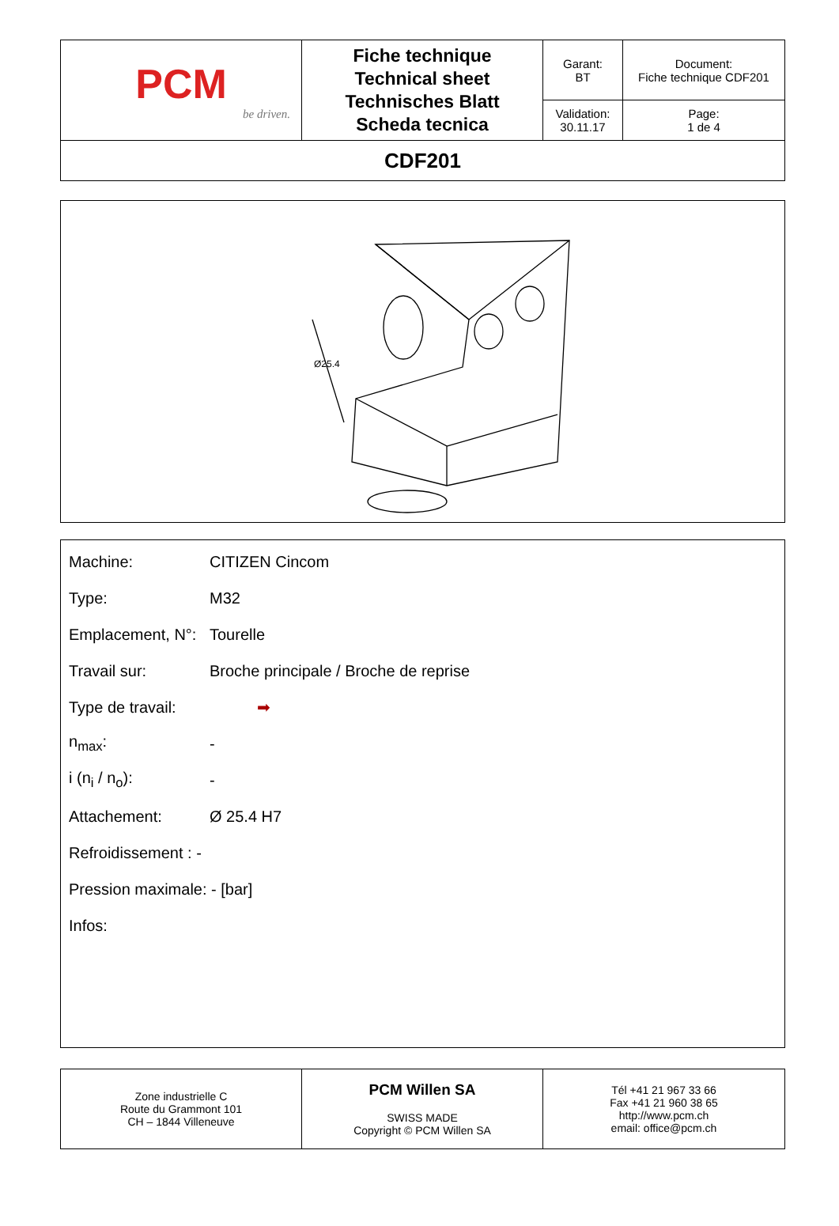| PCM be driven. | Fiche technique Technical sheet Technisches Blatt Scheda tecnica | Garant: BT | Document: Fiche technique CDF201 |
| | | Validation: 30.11.17 | Page: 1 de 4 |
| CDF201 | | | |
Ø25.4
Machine: CITIZEN Cincom
Type: M32
Emplacement, N°: Tourelle
Travail sur: Broche principale / Broche de reprise
Type de travail: ➡
n<sub>max</sub>: -
i (n<sub>i</sub> / n<sub>o</sub>): -
Attachement: Ø 25.4 H7
Refroidissement : -
Pression maximale: - [bar]
Infos:
| Zone industrielle C Route du Grammont 101 CH – 1844 Villeneuve | PCM Willen SA SWISS MADE Copyright © PCM Willen SA | Tél +41 21 967 33 66 Fax +41 21 960 38 65 http://www.pcm.ch email: office@pcm.ch |